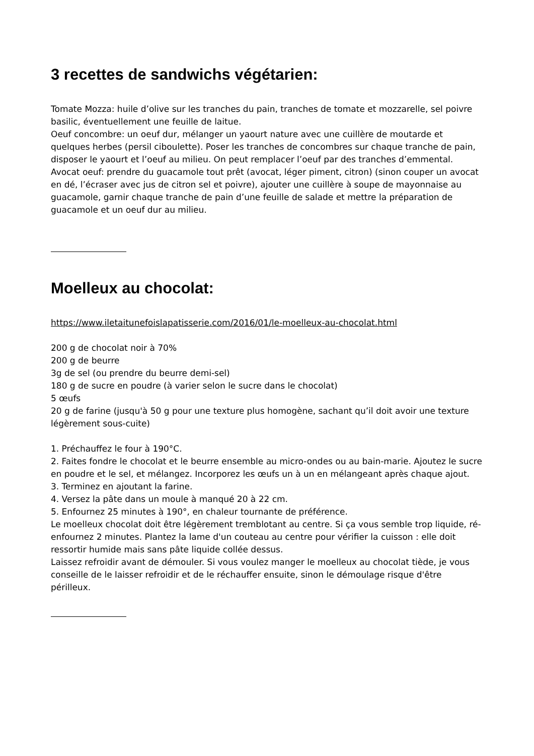3 recettes de sandwichs végétarien:
Tomate Mozza: huile d’olive sur les tranches du pain, tranches de tomate et mozzarelle, sel poivre basilic, éventuellement une feuille de laitue.
Oeuf concombre: un oeuf dur, mélanger un yaourt nature avec une cuillère de moutarde et quelques herbes (persil ciboulette). Poser les tranches de concombres sur chaque tranche de pain, disposer le yaourt et l’oeuf au milieu. On peut remplacer l’oeuf par des tranches d’emmental.
Avocat oeuf: prendre du guacamole tout prêt (avocat, léger piment, citron) (sinon couper un avocat en dé, l’écraser avec jus de citron sel et poivre), ajouter une cuillère à soupe de mayonnaise au guacamole, garnir chaque tranche de pain d’une feuille de salade et mettre la préparation de guacamole et un oeuf dur au milieu.
Moelleux au chocolat:
https://www.iletaitunefoislapatisserie.com/2016/01/le-moelleux-au-chocolat.html
200 g de chocolat noir à 70%
200 g de beurre
3g de sel (ou prendre du beurre demi-sel)
180 g de sucre en poudre (à varier selon le sucre dans le chocolat)
5 œufs
20 g de farine (jusqu'à 50 g pour une texture plus homogène, sachant qu’il doit avoir une texture légèrement sous-cuite)
1. Préchauffez le four à 190°C.
2. Faites fondre le chocolat et le beurre ensemble au micro-ondes ou au bain-marie. Ajoutez le sucre en poudre et le sel, et mélangez. Incorporez les œufs un à un en mélangeant après chaque ajout.
3. Terminez en ajoutant la farine.
4. Versez la pâte dans un moule à manqué 20 à 22 cm.
5. Enfournez 25 minutes à 190°, en chaleur tournante de préférence.
Le moelleux chocolat doit être légèrement tremblotant au centre. Si ça vous semble trop liquide, ré-enfournez 2 minutes. Plantez la lame d'un couteau au centre pour vérifier la cuisson : elle doit ressortir humide mais sans pâte liquide collée dessus.
Laissez refroidir avant de démouler. Si vous voulez manger le moelleux au chocolat tiède, je vous conseille de le laisser refroidir et de le réchauffer ensuite, sinon le démoulage risque d'être périlleux.